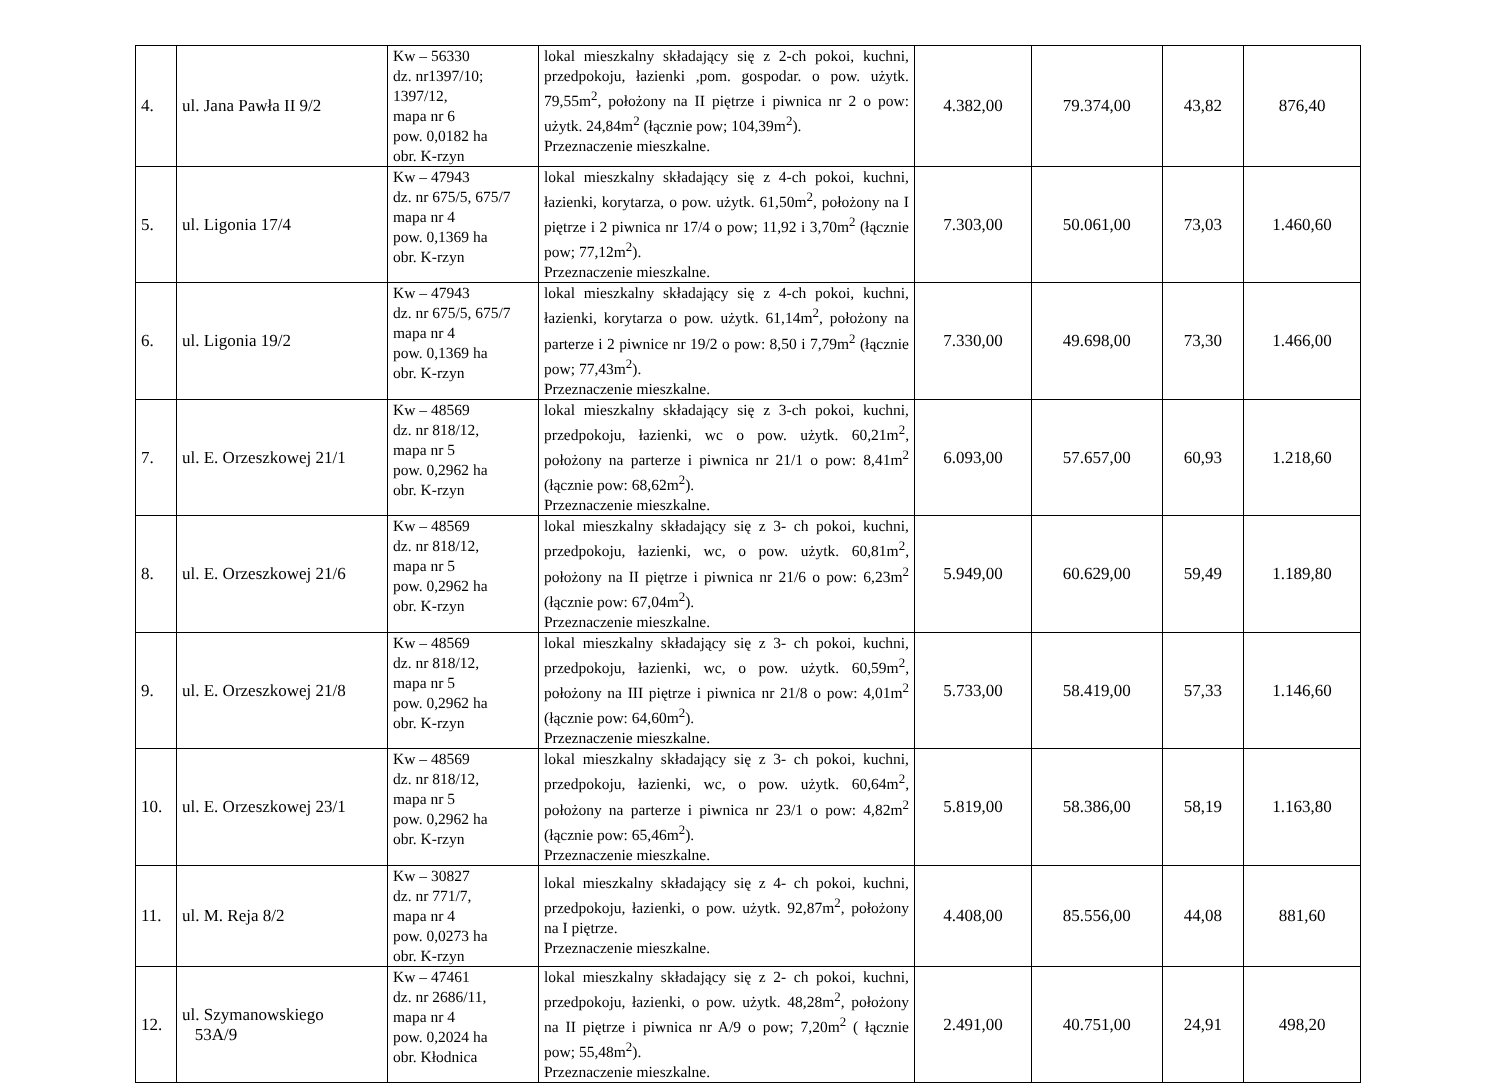| 4. | ul. Jana Pawła II 9/2 | Kw – 56330 dz. nr1397/10; 1397/12, mapa nr 6 pow. 0,0182 ha obr. K-rzyn | lokal mieszkalny składający się z 2-ch pokoi, kuchni, przedpokoju, łazienki ,pom. gospodar. o pow. użytk. 79,55m<sup>2</sup>, położony na II piętrze i piwnica nr 2 o pow: użytk. 24,84m<sup>2</sup> (łącznie pow; 104,39m<sup>2</sup>). Przeznaczenie mieszkalne. | 4.382,00 | 79.374,00 | 43,82 | 876,40 |
| 5. | ul. Ligonia 17/4 | Kw – 47943 dz. nr 675/5, 675/7 mapa nr 4 pow. 0,1369 ha obr. K-rzyn | lokal mieszkalny składający się z 4-ch pokoi, kuchni, łazienki, korytarza, o pow. użytk. 61,50m<sup>2</sup>, położony na I piętrze i 2 piwnica nr 17/4 o pow; 11,92 i 3,70m<sup>2</sup> (łącznie pow; 77,12m<sup>2</sup>). Przeznaczenie mieszkalne. | 7.303,00 | 50.061,00 | 73,03 | 1.460,60 |
| 6. | ul. Ligonia 19/2 | Kw – 47943 dz. nr 675/5, 675/7 mapa nr 4 pow. 0,1369 ha obr. K-rzyn | lokal mieszkalny składający się z 4-ch pokoi, kuchni, łazienki, korytarza o pow. użytk. 61,14m<sup>2</sup>, położony na parterze i 2 piwnice nr 19/2 o pow: 8,50 i 7,79m<sup>2</sup> (łącznie pow; 77,43m<sup>2</sup>). Przeznaczenie mieszkalne. | 7.330,00 | 49.698,00 | 73,30 | 1.466,00 |
| 7. | ul. E. Orzeszkowej 21/1 | Kw – 48569 dz. nr 818/12, mapa nr 5 pow. 0,2962 ha obr. K-rzyn | lokal mieszkalny składający się z 3-ch pokoi, kuchni, przedpokoju, łazienki, wc o pow. użytk. 60,21m<sup>2</sup>, położony na parterze i piwnica nr 21/1 o pow: 8,41m<sup>2</sup> (łącznie pow: 68,62m<sup>2</sup>). Przeznaczenie mieszkalne. | 6.093,00 | 57.657,00 | 60,93 | 1.218,60 |
| 8. | ul. E. Orzeszkowej 21/6 | Kw – 48569 dz. nr 818/12, mapa nr 5 pow. 0,2962 ha obr. K-rzyn | lokal mieszkalny składający się z 3- ch pokoi, kuchni, przedpokoju, łazienki, wc, o pow. użytk. 60,81m<sup>2</sup>, położony na II piętrze i piwnica nr 21/6 o pow: 6,23m<sup>2</sup> (łącznie pow: 67,04m<sup>2</sup>). Przeznaczenie mieszkalne. | 5.949,00 | 60.629,00 | 59,49 | 1.189,80 |
| 9. | ul. E. Orzeszkowej 21/8 | Kw – 48569 dz. nr 818/12, mapa nr 5 pow. 0,2962 ha obr. K-rzyn | lokal mieszkalny składający się z 3- ch pokoi, kuchni, przedpokoju, łazienki, wc, o pow. użytk. 60,59m<sup>2</sup>, położony na III piętrze i piwnica nr 21/8 o pow: 4,01m<sup>2</sup> (łącznie pow: 64,60m<sup>2</sup>). Przeznaczenie mieszkalne. | 5.733,00 | 58.419,00 | 57,33 | 1.146,60 |
| 10. | ul. E. Orzeszkowej 23/1 | Kw – 48569 dz. nr 818/12, mapa nr 5 pow. 0,2962 ha obr. K-rzyn | lokal mieszkalny składający się z 3- ch pokoi, kuchni, przedpokoju, łazienki, wc, o pow. użytk. 60,64m<sup>2</sup>, położony na parterze i piwnica nr 23/1 o pow: 4,82m<sup>2</sup> (łącznie pow: 65,46m<sup>2</sup>). Przeznaczenie mieszkalne. | 5.819,00 | 58.386,00 | 58,19 | 1.163,80 |
| 11. | ul. M. Reja 8/2 | Kw – 30827 dz. nr 771/7, mapa nr 4 pow. 0,0273 ha obr. K-rzyn | lokal mieszkalny składający się z 4- ch pokoi, kuchni, przedpokoju, łazienki, o pow. użytk. 92,87m<sup>2</sup>, położony na I piętrze. Przeznaczenie mieszkalne. | 4.408,00 | 85.556,00 | 44,08 | 881,60 |
| 12. | ul. Szymanowskiego 53A/9 | Kw – 47461 dz. nr 2686/11, mapa nr 4 pow. 0,2024 ha obr. Kłodnica | lokal mieszkalny składający się z 2- ch pokoi, kuchni, przedpokoju, łazienki, o pow. użytk. 48,28m<sup>2</sup>, położony na II piętrze i piwnica nr A/9 o pow; 7,20m<sup>2</sup> ( łącznie pow; 55,48m<sup>2</sup>). Przeznaczenie mieszkalne. | 2.491,00 | 40.751,00 | 24,91 | 498,20 |